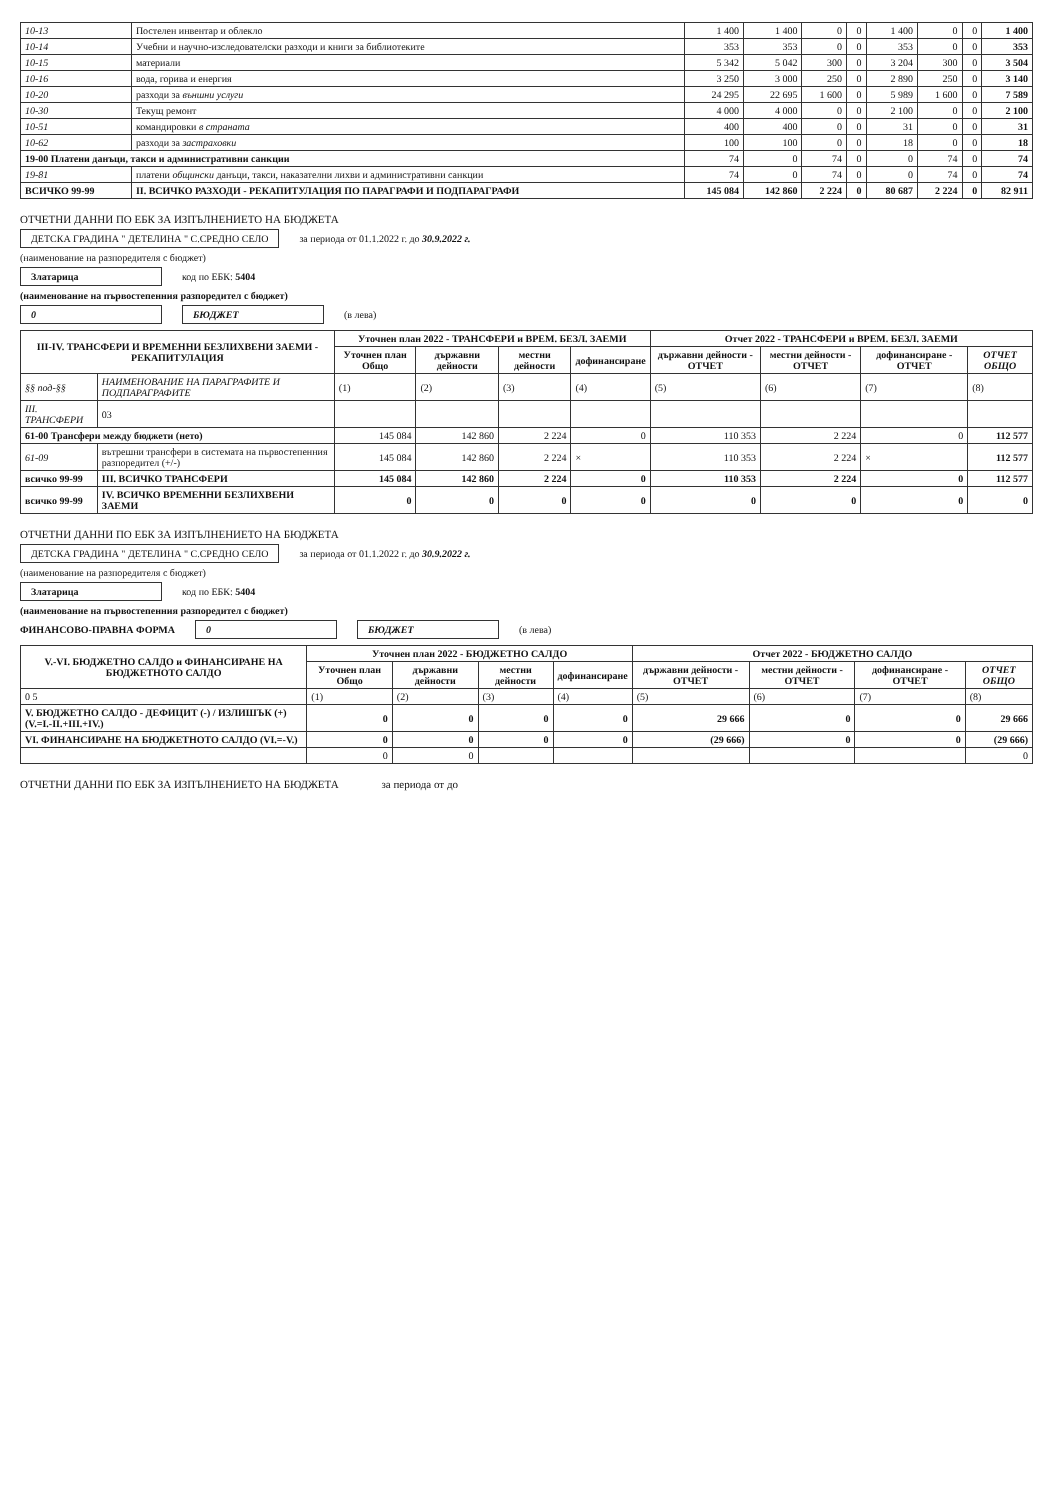| 10-13 | Постелен инвентар и облекло | 1 400 | 1 400 | 0 | 0 | 1 400 | 0 | 0 | 1 400 |
| 10-14 | Учебни и научно-изследователски разходи и книги за библиотеките | 353 | 353 | 0 | 0 | 353 | 0 | 0 | 353 |
| 10-15 | материали | 5 342 | 5 042 | 300 | 0 | 3 204 | 300 | 0 | 3 504 |
| 10-16 | вода, горива и енергия | 3 250 | 3 000 | 250 | 0 | 2 890 | 250 | 0 | 3 140 |
| 10-20 | разходи за външни услуги | 24 295 | 22 695 | 1 600 | 0 | 5 989 | 1 600 | 0 | 7 589 |
| 10-30 | Текущ ремонт | 4 000 | 4 000 | 0 | 0 | 2 100 | 0 | 0 | 2 100 |
| 10-51 | командировки в страната | 400 | 400 | 0 | 0 | 31 | 0 | 0 | 31 |
| 10-62 | разходи за застраховки | 100 | 100 | 0 | 0 | 18 | 0 | 0 | 18 |
| 19-00 Платени данъци, такси и административни санкции | | 74 | 0 | 74 | 0 | 0 | 74 | 0 | 74 |
| 19-81 | платени общински данъци, такси, наказателни лихви и административни санкции | 74 | 0 | 74 | 0 | 0 | 74 | 0 | 74 |
| ВСИЧКО 99-99 | II. ВСИЧКО РАЗХОДИ - РЕКАПИТУЛАЦИЯ ПО ПАРАГРАФИ И ПОДПАРАГРАФИ | 145 084 | 142 860 | 2 224 | 0 | 80 687 | 2 224 | 0 | 82 911 |
ОТЧЕТНИ ДАННИ ПО ЕБК ЗА ИЗПЪЛНЕНИЕТО НА БЮДЖЕТА
ДЕТСКА ГРАДИНА " ДЕТЕЛИНА " С.СРЕДНО СЕЛО
за периода от 01.1.2022 г. до 30.9.2022 г.
(наименование на разпоредителя с бюджет)
Златарица
код по ЕБК: 5404
(наименование на първостепенния разпоредител с бюджет)
0 БЮДЖЕТ (в лева)
| III-IV. ТРАНСФЕРИ И ВРЕМЕННИ БЕЗЛИХВЕНИ ЗАЕМИ - РЕКАПИТУЛАЦИЯ | | Уточнен план 2022 - ТРАНСФЕРИ и ВРЕМ. БЕЗЛ. ЗАЕМИ | | | | Отчет 2022 - ТРАНСФЕРИ и ВРЕМ. БЕЗЛ. ЗАЕМИ | | | |
| --- | --- | --- | --- | --- | --- | --- | --- | --- | --- |
| | | Уточнен план Общо | държавни дейности | местни дейности | дофинансиране | държавни дейности - ОТЧЕТ | местни дейности - ОТЧЕТ | дофинансиране - ОТЧЕТ | ОТЧЕТ ОБЩО |
| §§ под-§§ | НАИМЕНОВАНИЕ НА ПАРАГРАФИТЕ И ПОДПАРАГРАФИТЕ | (1) | (2) | (3) | (4) | (5) | (6) | (7) | (8) |
| III. ТРАНСФЕРИ | 03 | | | | | | | | |
| 61-00 Трансфери между бюджети (нето) | | 145 084 | 142 860 | 2 224 | 0 | 110 353 | 2 224 | 0 | 112 577 |
| 61-09 | вътрешни трансфери в системата на първостепенния разпоредител (+/-) | 145 084 | 142 860 | 2 224 | × | 110 353 | 2 224 | × | 112 577 |
| всичко 99-99 | III. ВСИЧКО ТРАНСФЕРИ | 145 084 | 142 860 | 2 224 | 0 | 110 353 | 2 224 | 0 | 112 577 |
| всичко 99-99 | IV. ВСИЧКО ВРЕМЕННИ БЕЗЛИХВЕНИ ЗАЕМИ | 0 | 0 | 0 | 0 | 0 | 0 | 0 | 0 |
ОТЧЕТНИ ДАННИ ПО ЕБК ЗА ИЗПЪЛНЕНИЕТО НА БЮДЖЕТА
ДЕТСКА ГРАДИНА " ДЕТЕЛИНА " С.СРЕДНО СЕЛО
за периода от 01.1.2022 г. до 30.9.2022 г.
(наименование на разпоредителя с бюджет)
Златарица
код по ЕБК: 5404
(наименование на първостепенния разпоредител с бюджет)
ФИНАНСОВО-ПРАВНА ФОРМА 0 БЮДЖЕТ (в лева)
| V.-VI. БЮДЖЕТНО САЛДО и ФИНАНСИРАНЕ НА БЮДЖЕТНОТО САЛДО | Уточнен план 2022 - БЮДЖЕТНО САЛДО | | | | Отчет 2022 - БЮДЖЕТНО САЛДО | | | |
| --- | --- | --- | --- | --- | --- | --- | --- | --- |
| | Уточнен план Общо | държавни дейности | местни дейности | дофинансиране | държавни дейности - ОТЧЕТ | местни дейности - ОТЧЕТ | дофинансиране - ОТЧЕТ | ОТЧЕТ ОБЩО |
| 0 5 | (1) | (2) | (3) | (4) | (5) | (6) | (7) | (8) |
| V. БЮДЖЕТНО САЛДО - ДЕФИЦИТ (-) / ИЗЛИШЪК (+) (V.=I.-II.+III.+IV.) | 0 | 0 | 0 | 0 | 29 666 | 0 | 0 | 29 666 |
| VI. ФИНАНСИРАНЕ НА БЮДЖЕТНОТО САЛДО (VI.=-V.) | 0 | 0 | 0 | 0 | (29 666) | 0 | 0 | (29 666) |
| | 0 | 0 | | | | | | 0 |
ОТЧЕТНИ ДАННИ ПО ЕБК ЗА ИЗПЪЛНЕНИЕТО НА БЮДЖЕТА за периода от до